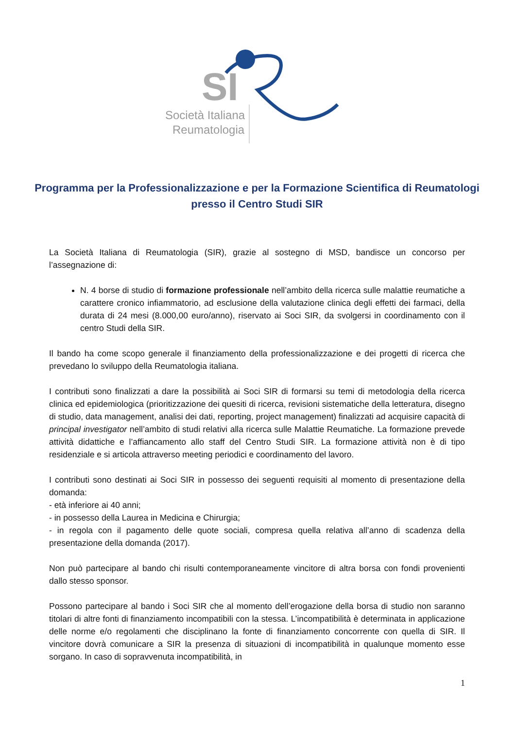SI
Società Italiana
Reumatologia
Programma per la Professionalizzazione e per la Formazione Scientifica di Reumatologi presso il Centro Studi SIR
La Società Italiana di Reumatologia (SIR), grazie al sostegno di MSD, bandisce un concorso per l’assegnazione di:
N. 4 borse di studio di formazione professionale nell’ambito della ricerca sulle malattie reumatiche a carattere cronico infiammatorio, ad esclusione della valutazione clinica degli effetti dei farmaci, della durata di 24 mesi (8.000,00 euro/anno), riservato ai Soci SIR, da svolgersi in coordinamento con il centro Studi della SIR.
Il bando ha come scopo generale il finanziamento della professionalizzazione e dei progetti di ricerca che prevedano lo sviluppo della Reumatologia italiana.
I contributi sono finalizzati a dare la possibilità ai Soci SIR di formarsi su temi di metodologia della ricerca clinica ed epidemiologica (prioritizzazione dei quesiti di ricerca, revisioni sistematiche della letteratura, disegno di studio, data management, analisi dei dati, reporting, project management) finalizzati ad acquisire capacità di principal investigator nell’ambito di studi relativi alla ricerca sulle Malattie Reumatiche. La formazione prevede attività didattiche e l’affiancamento allo staff del Centro Studi SIR. La formazione attività non è di tipo residenziale e si articola attraverso meeting periodici e coordinamento del lavoro.
I contributi sono destinati ai Soci SIR in possesso dei seguenti requisiti al momento di presentazione della domanda:
- età inferiore ai 40 anni;
- in possesso della Laurea in Medicina e Chirurgia;
- in regola con il pagamento delle quote sociali, compresa quella relativa all’anno di scadenza della presentazione della domanda (2017).
Non può partecipare al bando chi risulti contemporaneamente vincitore di altra borsa con fondi provenienti dallo stesso sponsor.
Possono partecipare al bando i Soci SIR che al momento dell’erogazione della borsa di studio non saranno titolari di altre fonti di finanziamento incompatibili con la stessa. L’incompatibilità è determinata in applicazione delle norme e/o regolamenti che disciplinano la fonte di finanziamento concorrente con quella di SIR. Il vincitore dovrà comunicare a SIR la presenza di situazioni di incompatibilità in qualunque momento esse sorgano. In caso di sopravvenuta incompatibilità, in
1